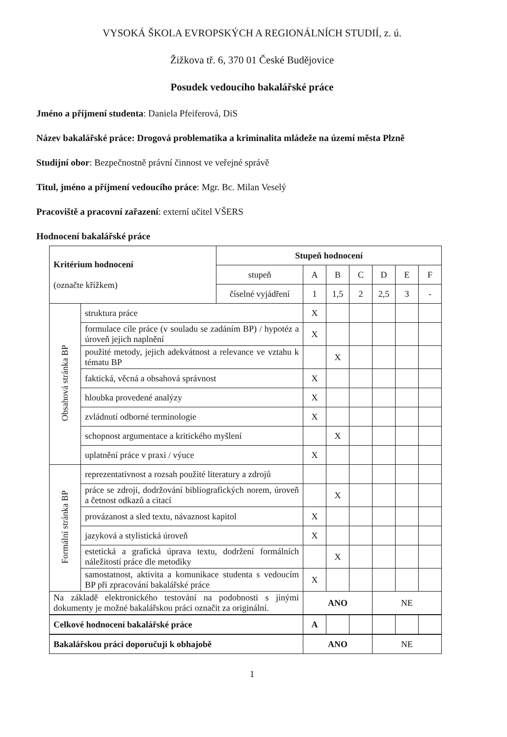VYSOKÁ ŠKOLA EVROPSKÝCH A REGIONÁLNÍCH STUDIÍ, z. ú.
Žižkova tř. 6, 370 01 České Budějovice
Posudek vedoucího bakalářské práce
Jméno a příjmení studenta: Daniela Pfeiferová, DiS
Název bakalářské práce: Drogová problematika a kriminalita mládeže na území města Plzně
Studijní obor: Bezpečnostně právní činnost ve veřejné správě
Titul, jméno a příjmení vedoucího práce: Mgr. Bc. Milan Veselý
Pracoviště a pracovní zařazení: externí učitel VŠERS
Hodnocení bakalářské práce
| Kritérium hodnocení (označte křížkem) | | Stupeň hodnocení | | | | | | |
| | | stupeň | A | B | C | D | E | F |
| | | číselné vyjádření | 1 | 1,5 | 2 | 2,5 | 3 | - |
| Obsahová stránka BP | struktura práce | | X | | | | | |
| | formulace cíle práce (v souladu se zadáním BP) / hypotéz a úroveň jejich naplnění | | X | | | | | |
| | použité metody, jejich adekvátnost a relevance ve vztahu k tématu BP | | | X | | | | |
| | faktická, věcná a obsahová správnost | | X | | | | | |
| | hloubka provedené analýzy | | X | | | | | |
| | zvládnutí odborné terminologie | | X | | | | | |
| | schopnost argumentace a kritického myšlení | | | X | | | | |
| | uplatnění práce v praxi / výuce | | X | | | | | |
| Formální stránka BP | reprezentativnost a rozsah použité literatury a zdrojů | | | | | | | |
| | práce se zdroji, dodržování bibliografických norem, úroveň a četnost odkazů a citací | | | X | | | | |
| | provázanost a sled textu, návaznost kapitol | | X | | | | | |
| | jazyková a stylistická úroveň | | X | | | | | |
| | estetická a grafická úprava textu, dodržení formálních náležitostí práce dle metodiky | | | X | | | | |
| | samostatnost, aktivita a komunikace studenta s vedoucím BP při zpracování bakalářské práce | | X | | | | | |
| Na základě elektronického testování na podobnosti s jinými dokumenty je možné bakalářskou práci označit za originální. | | | ANO | | | NE | | |
| Celkové hodnocení bakalářské práce | | | A | | | | | |
| Bakalářskou práci doporučuji k obhajobě | | | ANO | | | NE | | |
1